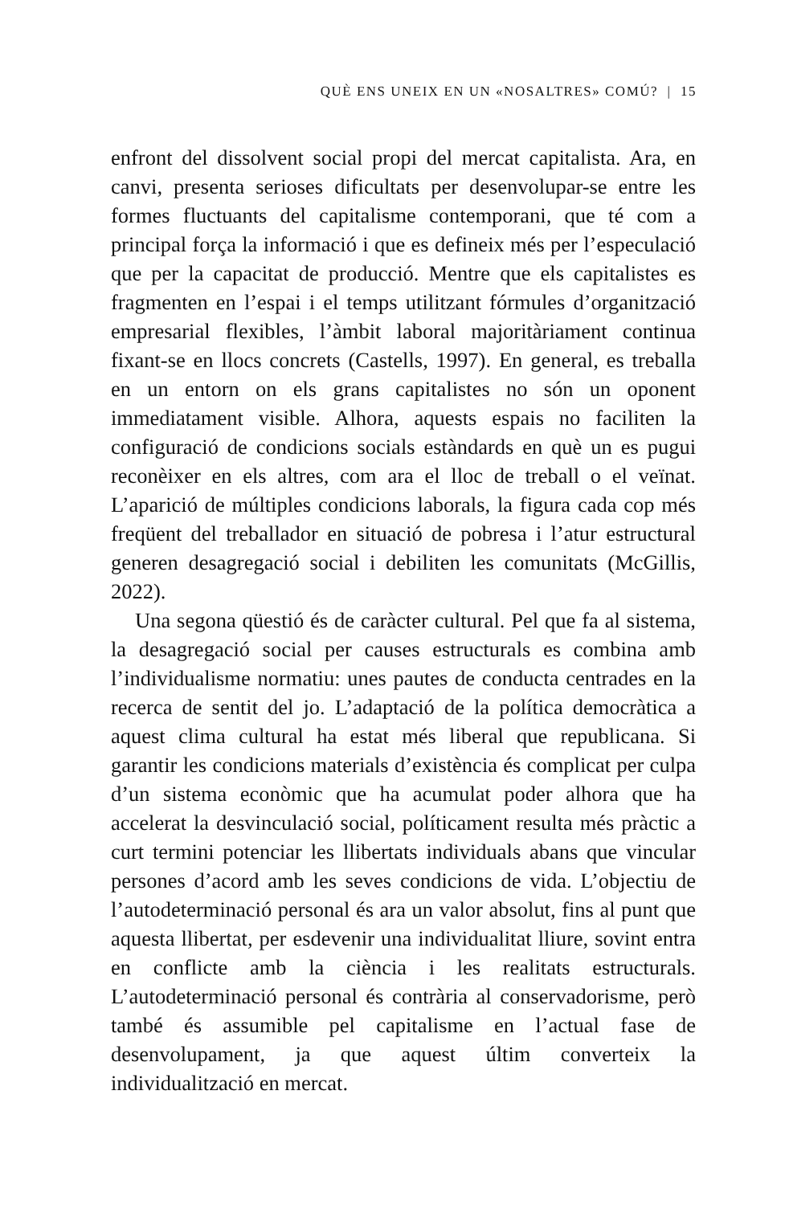QUÈ ENS UNEIX EN UN «NOSALTRES» COMÚ? | 15
enfront del dissolvent social propi del mercat capitalista. Ara, en canvi, presenta serioses dificultats per desenvolupar-se entre les formes fluctuants del capitalisme contemporani, que té com a principal força la informació i que es defineix més per l’especulació que per la capacitat de producció. Mentre que els capitalistes es fragmenten en l’espai i el temps utilitzant fórmules d’organització empresarial flexibles, l’àmbit laboral majoritàriament continua fixant-se en llocs concrets (Castells, 1997). En general, es treballa en un entorn on els grans capitalistes no són un oponent immediatament visible. Alhora, aquests espais no faciliten la configuració de condicions socials estàndards en què un es pugui reconèixer en els altres, com ara el lloc de treball o el veïnat. L’aparició de múltiples condicions laborals, la figura cada cop més freqüent del treballador en situació de pobresa i l’atur estructural generen desagregació social i debiliten les comunitats (McGillis, 2022).
Una segona qüestió és de caràcter cultural. Pel que fa al sistema, la desagregació social per causes estructurals es combina amb l’individualisme normatiu: unes pautes de conducta centrades en la recerca de sentit del jo. L’adaptació de la política democràtica a aquest clima cultural ha estat més liberal que republicana. Si garantir les condicions materials d’existència és complicat per culpa d’un sistema econòmic que ha acumulat poder alhora que ha accelerat la desvinculació social, políticament resulta més pràctic a curt termini potenciar les llibertats individuals abans que vincular persones d’acord amb les seves condicions de vida. L’objectiu de l’autodeterminació personal és ara un valor absolut, fins al punt que aquesta llibertat, per esdevenir una individualitat lliure, sovint entra en conflicte amb la ciència i les realitats estructurals. L’autodeterminació personal és contrària al conservadorisme, però també és assumible pel capitalisme en l’actual fase de desenvolupament, ja que aquest últim converteix la individualització en mercat.